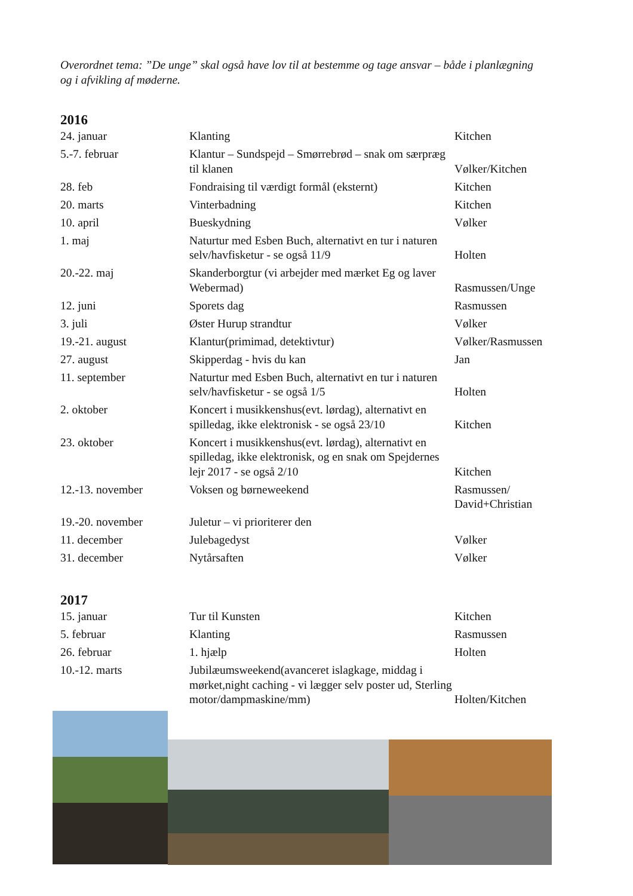Overordnet tema: ”De unge” skal også have lov til at bestemme og tage ansvar – både i planlægning og i afvikling af møderne.
2016
| 24. januar | Klanting | Kitchen |
| 5.-7. februar | Klantur – Sundspejd – Smørrebrød – snak om særpræg til klanen | Vølker/Kitchen |
| 28. feb | Fondraising til værdigt formål (eksternt) | Kitchen |
| 20. marts | Vinterbadning | Kitchen |
| 10. april | Bueskydning | Vølker |
| 1. maj | Naturtur med Esben Buch, alternativt en tur i naturen selv/havfisketur - se også 11/9 | Holten |
| 20.-22. maj | Skanderborgtur (vi arbejder med mærket Eg og laver Webermad) | Rasmussen/Unge |
| 12. juni | Sporets dag | Rasmussen |
| 3. juli | Øster Hurup strandtur | Vølker |
| 19.-21. august | Klantur(primimad, detektivtur) | Vølker/Rasmussen |
| 27. august | Skipperdag - hvis du kan | Jan |
| 11. september | Naturtur med Esben Buch, alternativt en tur i naturen selv/havfisketur - se også 1/5 | Holten |
| 2. oktober | Koncert i musikkenshus(evt. lørdag), alternativt en spilledag, ikke elektronisk - se også 23/10 | Kitchen |
| 23. oktober | Koncert i musikkenshus(evt. lørdag), alternativt en spilledag, ikke elektronisk, og en snak om Spejdernes lejr 2017 - se også 2/10 | Kitchen |
| 12.-13. november | Voksen og børneweekend | Rasmussen/ David+Christian |
| 19.-20. november | Juletur – vi prioriterer den | |
| 11. december | Julebagedyst | Vølker |
| 31. december | Nytårsaften | Vølker |
2017
| 15. januar | Tur til Kunsten | Kitchen |
| 5. februar | Klanting | Rasmussen |
| 26. februar | 1. hjælp | Holten |
| 10.-12. marts | Jubilæumsweekend(avanceret islagkage, middag i mørket,night caching - vi lægger selv poster ud, Sterling motor/dampmaskine/mm) | Holten/Kitchen |